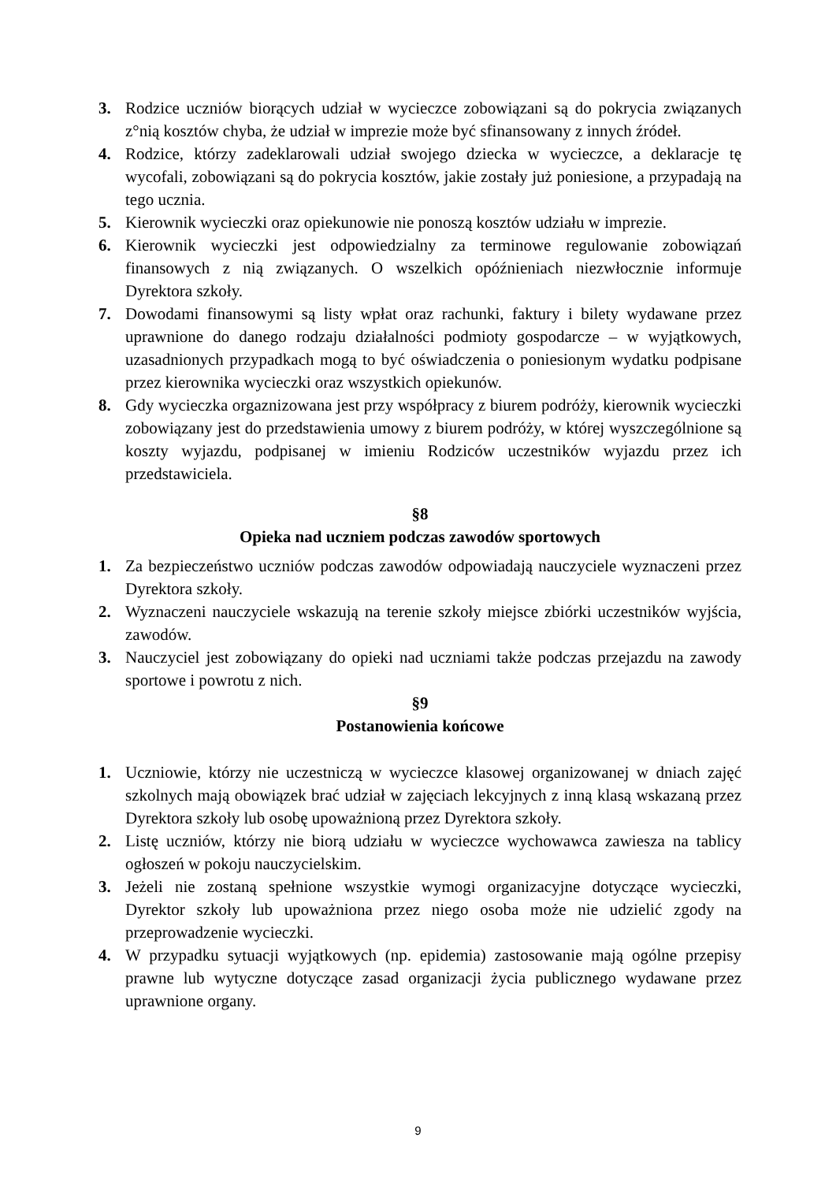3. Rodzice uczniów biorących udział w wycieczce zobowiązani są do pokrycia związanych z°nią kosztów chyba, że udział w imprezie może być sfinansowany z innych źródeł.
4. Rodzice, którzy zadeklarowali udział swojego dziecka w wycieczce, a deklaracje tę wycofali, zobowiązani są do pokrycia kosztów, jakie zostały już poniesione, a przypadają na tego ucznia.
5. Kierownik wycieczki oraz opiekunowie nie ponoszą kosztów udziału w imprezie.
6. Kierownik wycieczki jest odpowiedzialny za terminowe regulowanie zobowiązań finansowych z nią związanych. O wszelkich opóźnieniach niezwłocznie informuje Dyrektora szkoły.
7. Dowodami finansowymi są listy wpłat oraz rachunki, faktury i bilety wydawane przez uprawnione do danego rodzaju działalności podmioty gospodarcze – w wyjątkowych, uzasadnionych przypadkach mogą to być oświadczenia o poniesionym wydatku podpisane przez kierownika wycieczki oraz wszystkich opiekunów.
8. Gdy wycieczka orgaznizowana jest przy współpracy z biurem podróży, kierownik wycieczki zobowiązany jest do przedstawienia umowy z biurem podróży, w której wyszczególnione są koszty wyjazdu, podpisanej w imieniu Rodziców uczestników wyjazdu przez ich przedstawiciela.
§8
Opieka nad uczniem podczas zawodów sportowych
1. Za bezpieczeństwo uczniów podczas zawodów odpowiadają nauczyciele wyznaczeni przez Dyrektora szkoły.
2. Wyznaczeni nauczyciele wskazują na terenie szkoły miejsce zbiórki uczestników wyjścia, zawodów.
3. Nauczyciel jest zobowiązany do opieki nad uczniami także podczas przejazdu na zawody sportowe i powrotu z nich.
§9
Postanowienia końcowe
1. Uczniowie, którzy nie uczestniczą w wycieczce klasowej organizowanej w dniach zajęć szkolnych mają obowiązek brać udział w zajęciach lekcyjnych z inną klasą wskazaną przez Dyrektora szkoły lub osobę upoważnioną przez Dyrektora szkoły.
2. Listę uczniów, którzy nie biorą udziału w wycieczce wychowawca zawiesza na tablicy ogłoszeń w pokoju nauczycielskim.
3. Jeżeli nie zostaną spełnione wszystkie wymogi organizacyjne dotyczące wycieczki, Dyrektor szkoły lub upoważniona przez niego osoba może nie udzielić zgody na przeprowadzenie wycieczki.
4. W przypadku sytuacji wyjątkowych (np. epidemia) zastosowanie mają ogólne przepisy prawne lub wytyczne dotyczące zasad organizacji życia publicznego wydawane przez uprawnione organy.
9